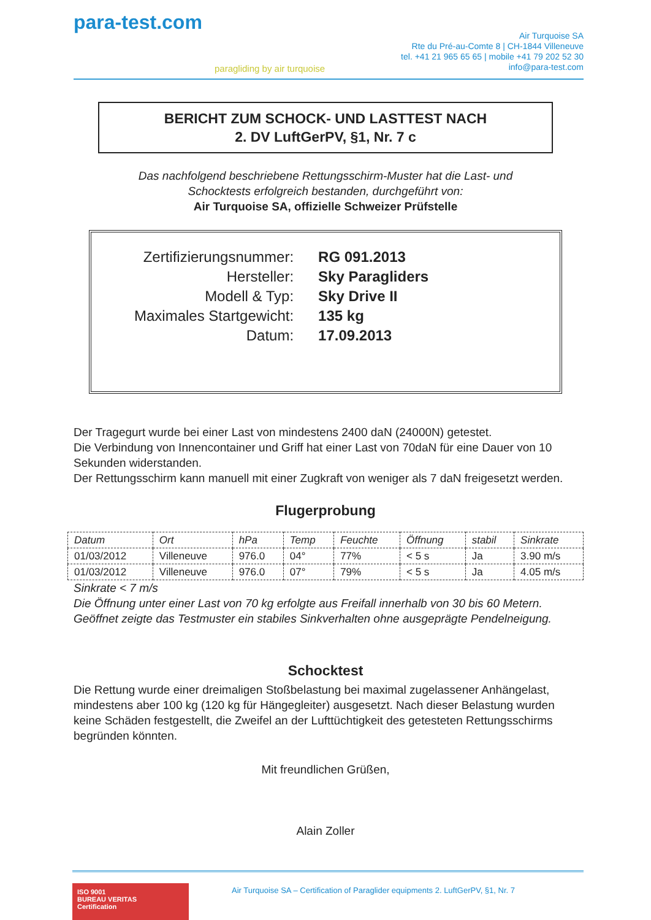para-test.com
paragliding by air turquoise
Air Turquoise SA
Rte du Pré-au-Comte 8 | CH-1844 Villeneuve
tel. +41 21 965 65 65 | mobile +41 79 202 52 30
info@para-test.com
BERICHT ZUM SCHOCK- UND LASTTEST NACH
2. DV LuftGerPV, §1, Nr. 7 c
Das nachfolgend beschriebene Rettungsschirm-Muster hat die Last- und
Schocktests erfolgreich bestanden, durchgeführt von:
Air Turquoise SA, offizielle Schweizer Prüfstelle
| Zertifizierungsnummer: | RG 091.2013 |
| Hersteller: | Sky Paragliders |
| Modell & Typ: | Sky Drive II |
| Maximales Startgewicht: | 135 kg |
| Datum: | 17.09.2013 |
Der Tragegurt wurde bei einer Last von mindestens 2400 daN (24000N) getestet.
Die Verbindung von Innencontainer und Griff hat einer Last von 70daN für eine Dauer von 10 Sekunden widerstanden.
Der Rettungsschirm kann manuell mit einer Zugkraft von weniger als 7 daN freigesetzt werden.
Flugerprobung
| Datum | Ort | hPa | Temp | Feuchte | Öffnung | stabil | Sinkrate |
| --- | --- | --- | --- | --- | --- | --- | --- |
| 01/03/2012 | Villeneuve | 976.0 | 04° | 77% | < 5 s | Ja | 3.90 m/s |
| 01/03/2012 | Villeneuve | 976.0 | 07° | 79% | < 5 s | Ja | 4.05 m/s |
Sinkrate < 7 m/s
Die Öffnung unter einer Last von 70 kg erfolgte aus Freifall innerhalb von 30 bis 60 Metern.
Geöffnet zeigte das Testmuster ein stabiles Sinkverhalten ohne ausgeprägte Pendelneigung.
Schocktest
Die Rettung wurde einer dreimaligen Stoßbelastung bei maximal zugelassener Anhängelast, mindestens aber 100 kg (120 kg für Hängegleiter) ausgesetzt. Nach dieser Belastung wurden keine Schäden festgestellt, die Zweifel an der Lufttüchtigkeit des getesteten Rettungsschirms begründen könnten.
Mit freundlichen Grüßen,
Alain Zoller
ISO 9001
BUREAU VERITAS
Certification
Air Turquoise SA – Certification of Paraglider equipments 2. LuftGerPV, §1, Nr. 7